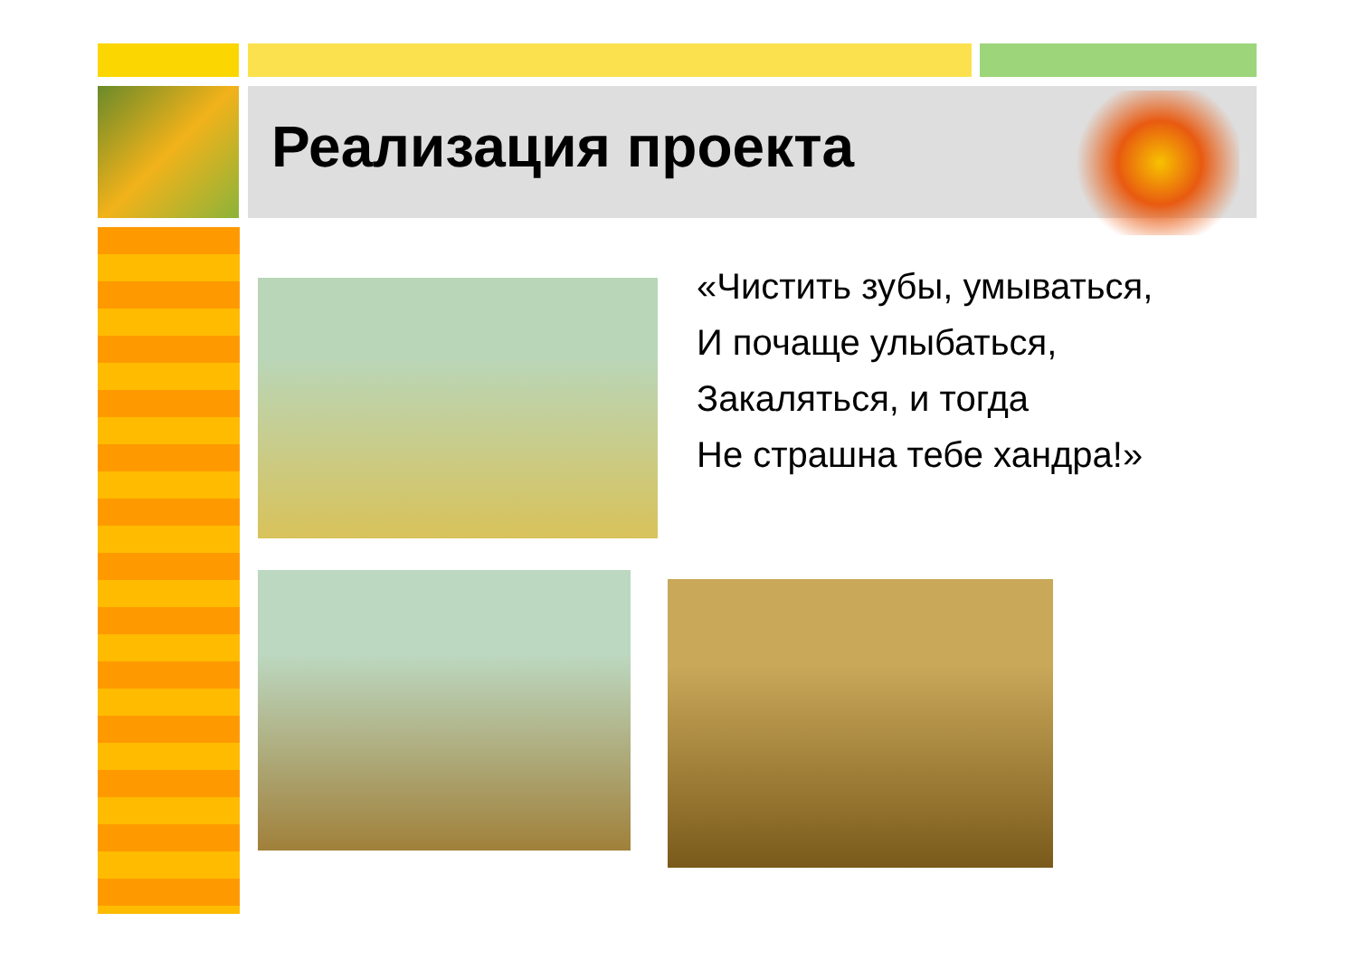Реализация проекта
«Чистить зубы, умываться,
И почаще улыбаться,
Закаляться, и тогда
Не страшна тебе хандра!»